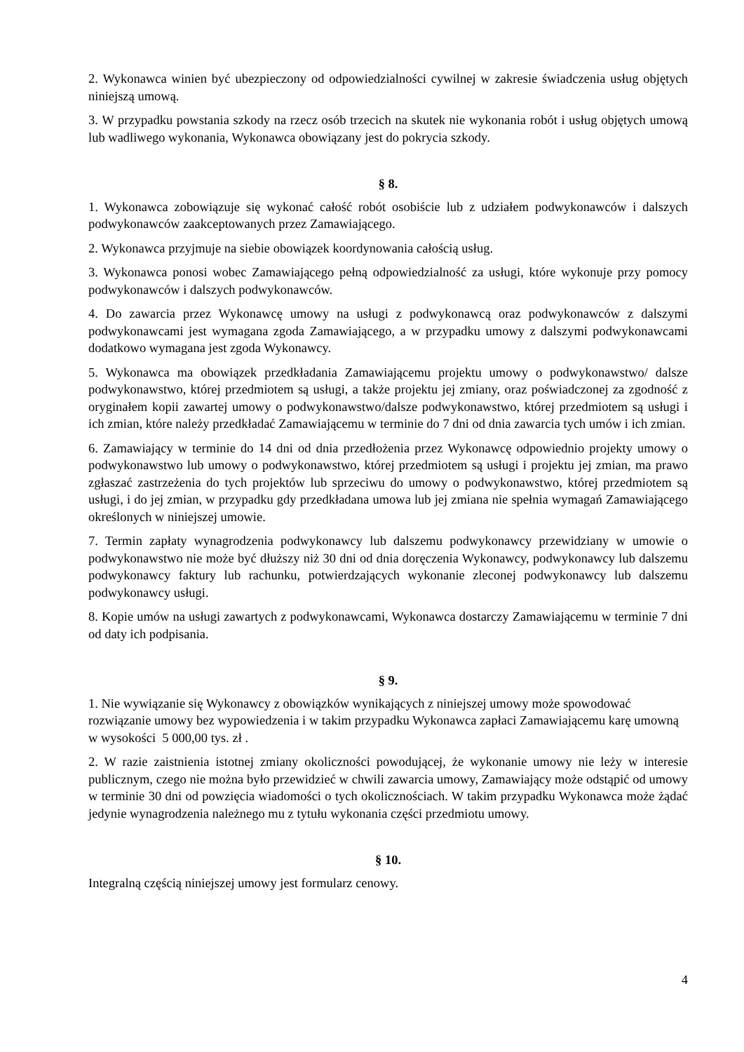2. Wykonawca winien być ubezpieczony od odpowiedzialności cywilnej w zakresie świadczenia usług objętych niniejszą umową.
3. W przypadku powstania szkody na rzecz osób trzecich na skutek nie wykonania robót i usług objętych umową lub wadliwego wykonania, Wykonawca obowiązany jest do pokrycia szkody.
§ 8.
1. Wykonawca zobowiązuje się wykonać całość robót osobiście lub z udziałem podwykonawców i dalszych podwykonawców zaakceptowanych przez Zamawiającego.
2. Wykonawca przyjmuje na siebie obowiązek koordynowania całością usług.
3. Wykonawca ponosi wobec Zamawiającego pełną odpowiedzialność za usługi, które wykonuje przy pomocy podwykonawców i dalszych podwykonawców.
4. Do zawarcia przez Wykonawcę umowy na usługi z podwykonawcą oraz podwykonawców z dalszymi podwykonawcami jest wymagana zgoda Zamawiającego, a w przypadku umowy z dalszymi podwykonawcami dodatkowo wymagana jest zgoda Wykonawcy.
5. Wykonawca ma obowiązek przedkładania Zamawiającemu projektu umowy o podwykonawstwo/ dalsze podwykonawstwo, której przedmiotem są usługi, a także projektu jej zmiany, oraz poświadczonej za zgodność z oryginałem kopii zawartej umowy o podwykonawstwo/dalsze podwykonawstwo, której przedmiotem są usługi i ich zmian, które należy przedkładać Zamawiającemu w terminie do 7 dni od dnia zawarcia tych umów i ich zmian.
6. Zamawiający w terminie do 14 dni od dnia przedłożenia przez Wykonawcę odpowiednio projekty umowy o podwykonawstwo lub umowy o podwykonawstwo, której przedmiotem są usługi i projektu jej zmian, ma prawo zgłaszać zastrzeżenia do tych projektów lub sprzeciwu do umowy o podwykonawstwo, której przedmiotem są usługi, i do jej zmian, w przypadku gdy przedkładana umowa lub jej zmiana nie spełnia wymagań Zamawiającego określonych w niniejszej umowie.
7. Termin zapłaty wynagrodzenia podwykonawcy lub dalszemu podwykonawcy przewidziany w umowie o podwykonawstwo nie może być dłuższy niż 30 dni od dnia doręczenia Wykonawcy, podwykonawcy lub dalszemu podwykonawcy faktury lub rachunku, potwierdzających wykonanie zleconej podwykonawcy lub dalszemu podwykonawcy usługi.
8. Kopie umów na usługi zawartych z podwykonawcami, Wykonawca dostarczy Zamawiającemu w terminie 7 dni od daty ich podpisania.
§ 9.
1. Nie wywiązanie się Wykonawcy z obowiązków wynikających z niniejszej umowy może spowodować rozwiązanie umowy bez wypowiedzenia i w takim przypadku Wykonawca zapłaci Zamawiającemu karę umowną w wysokości 5 000,00 tys. zł .
2. W razie zaistnienia istotnej zmiany okoliczności powodującej, że wykonanie umowy nie leży w interesie publicznym, czego nie można było przewidzieć w chwili zawarcia umowy, Zamawiający może odstąpić od umowy w terminie 30 dni od powzięcia wiadomości o tych okolicznościach. W takim przypadku Wykonawca może żądać jedynie wynagrodzenia należnego mu z tytułu wykonania części przedmiotu umowy.
§ 10.
Integralną częścią niniejszej umowy jest formularz cenowy.
4